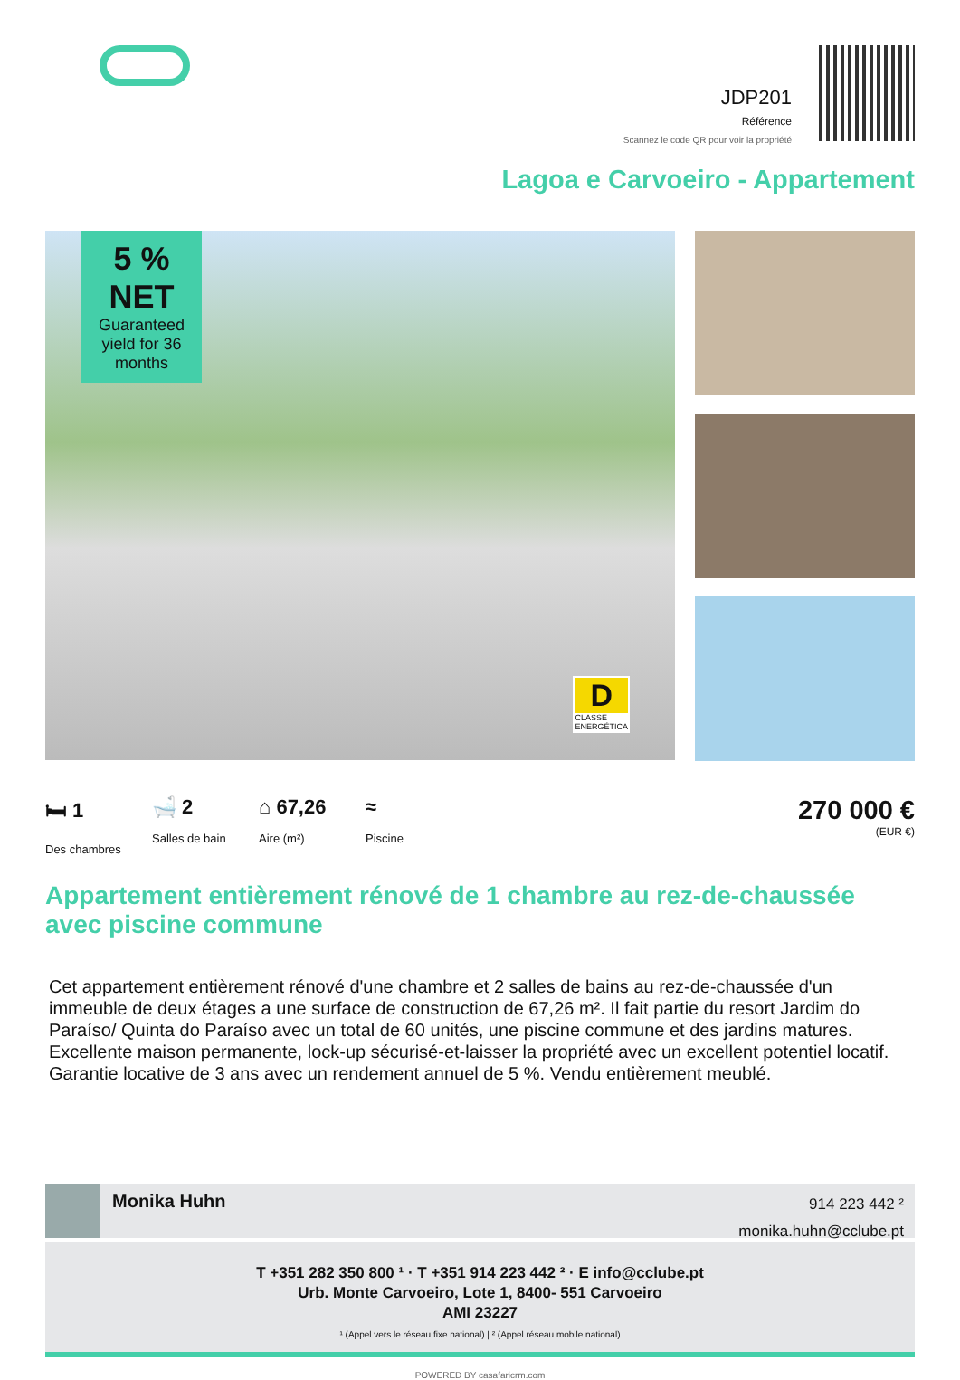JDP201
Référence
Scannez le code QR pour voir la propriété
Lagoa e Carvoeiro - Appartement
5 %
NET
Guaranteed yield for 36 months
D
CLASSE
ENERGÉTICA
🛏 1
Des chambres
🛁 2
Salles de bain
⌂ 67,26
Aire (m²)
≈
Piscine
270 000 €
(EUR €)
Appartement entièrement rénové de 1 chambre au rez-de-chaussée avec piscine commune
Cet appartement entièrement rénové d'une chambre et 2 salles de bains au rez-de-chaussée d'un immeuble de deux étages a une surface de construction de 67,26 m². Il fait partie du resort Jardim do Paraíso/ Quinta do Paraíso avec un total de 60 unités, une piscine commune et des jardins matures. Excellente maison permanente, lock-up sécurisé-et-laisser la propriété avec un excellent potentiel locatif. Garantie locative de 3 ans avec un rendement annuel de 5 %. Vendu entièrement meublé.
Monika Huhn
914 223 442 ²
monika.huhn@cclube.pt
T +351 282 350 800 ¹ · T +351 914 223 442 ² · E info@cclube.pt
Urb. Monte Carvoeiro, Lote 1, 8400- 551 Carvoeiro
AMI 23227
¹ (Appel vers le réseau fixe national) | ² (Appel réseau mobile national)
POWERED BY casafaricrm.com